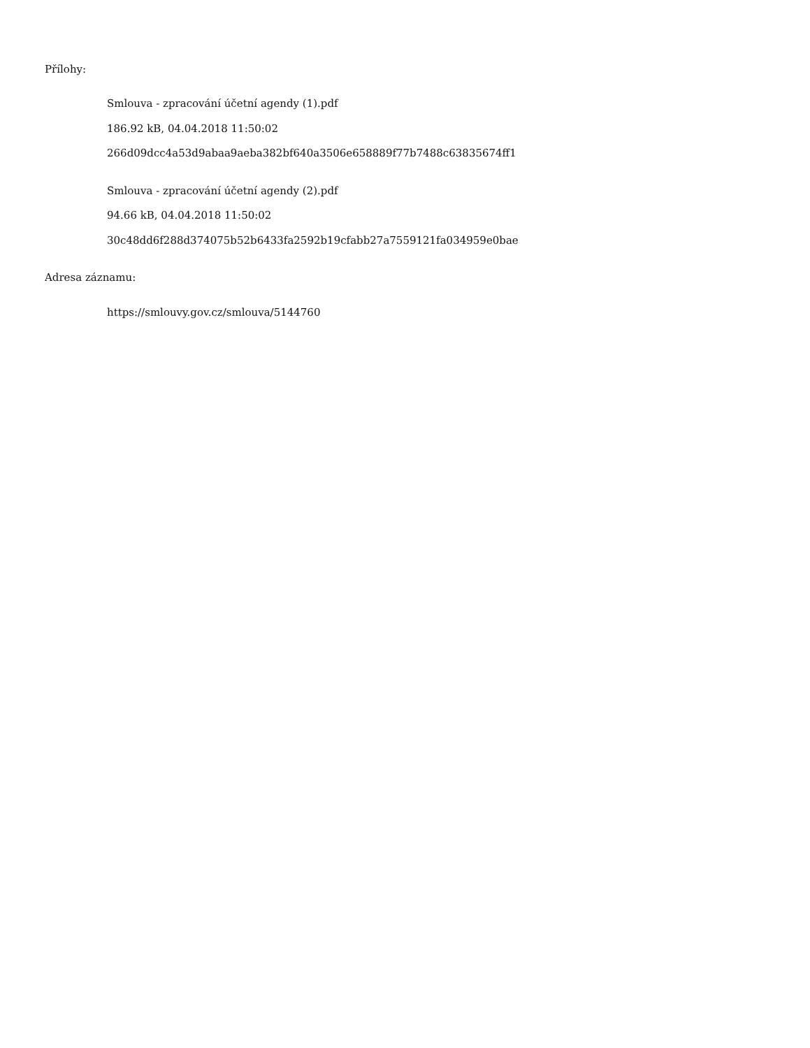Přílohy:
Smlouva - zpracování účetní agendy (1).pdf
186.92 kB, 04.04.2018 11:50:02
266d09dcc4a53d9abaa9aeba382bf640a3506e658889f77b7488c63835674ff1
Smlouva - zpracování účetní agendy (2).pdf
94.66 kB, 04.04.2018 11:50:02
30c48dd6f288d374075b52b6433fa2592b19cfabb27a7559121fa034959e0bae
Adresa záznamu:
https://smlouvy.gov.cz/smlouva/5144760